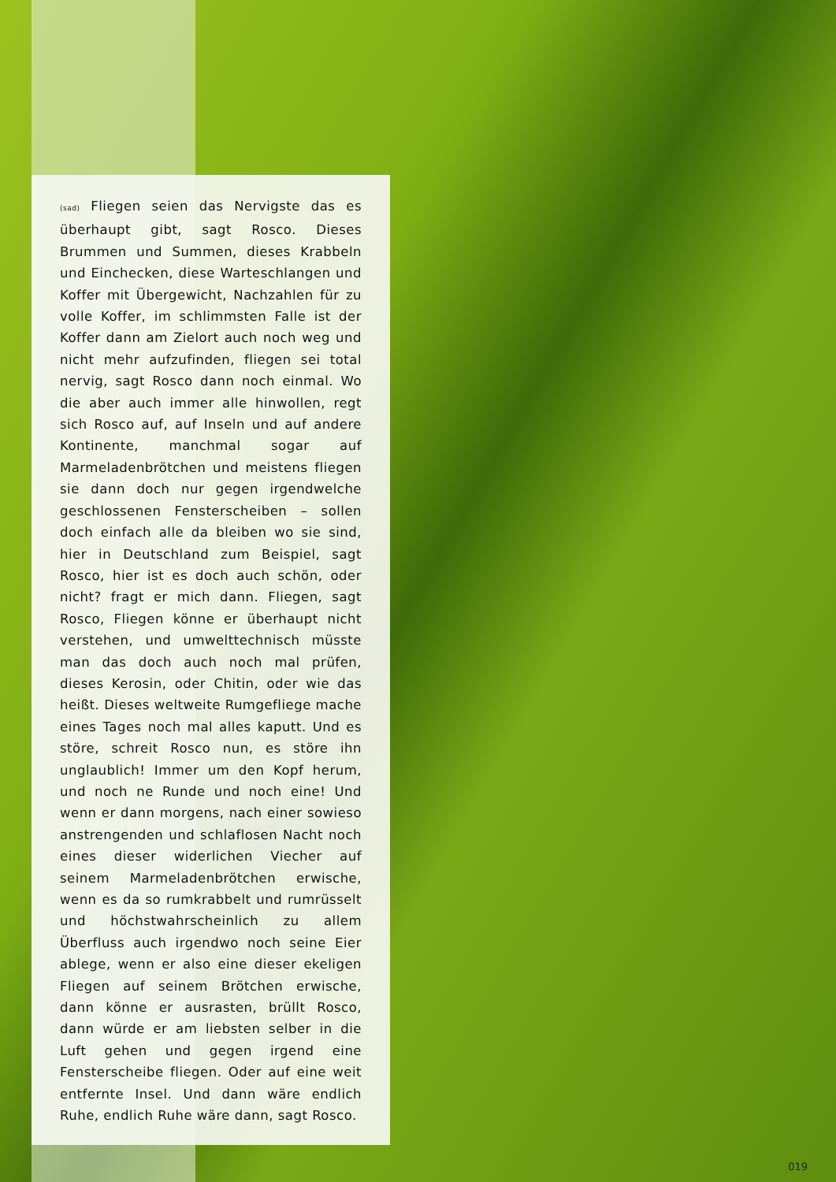(sad) Fliegen seien das Nervigste das es überhaupt gibt, sagt Rosco. Dieses Brummen und Summen, dieses Krabbeln und Einchecken, diese Warteschlangen und Koffer mit Übergewicht, Nachzahlen für zu volle Koffer, im schlimmsten Falle ist der Koffer dann am Zielort auch noch weg und nicht mehr aufzufinden, fliegen sei total nervig, sagt Rosco dann noch einmal. Wo die aber auch immer alle hinwollen, regt sich Rosco auf, auf Inseln und auf andere Kontinente, manchmal sogar auf Marmeladenbrötchen und meistens fliegen sie dann doch nur gegen irgendwelche geschlossenen Fensterscheiben – sollen doch einfach alle da bleiben wo sie sind, hier in Deutschland zum Beispiel, sagt Rosco, hier ist es doch auch schön, oder nicht? fragt er mich dann. Fliegen, sagt Rosco, Fliegen könne er überhaupt nicht verstehen, und umwelttechnisch müsste man das doch auch noch mal prüfen, dieses Kerosin, oder Chitin, oder wie das heißt. Dieses weltweite Rumgefliege mache eines Tages noch mal alles kaputt. Und es störe, schreit Rosco nun, es störe ihn unglaublich! Immer um den Kopf herum, und noch ne Runde und noch eine! Und wenn er dann morgens, nach einer sowieso anstrengenden und schlaflosen Nacht noch eines dieser widerlichen Viecher auf seinem Marmeladenbrötchen erwische, wenn es da so rumkrabbelt und rumrüsselt und höchstwahrscheinlich zu allem Überfluss auch irgendwo noch seine Eier ablege, wenn er also eine dieser ekeligen Fliegen auf seinem Brötchen erwische, dann könne er ausrasten, brüllt Rosco, dann würde er am liebsten selber in die Luft gehen und gegen irgend eine Fensterscheibe fliegen. Oder auf eine weit entfernte Insel. Und dann wäre endlich Ruhe, endlich Ruhe wäre dann, sagt Rosco.
019